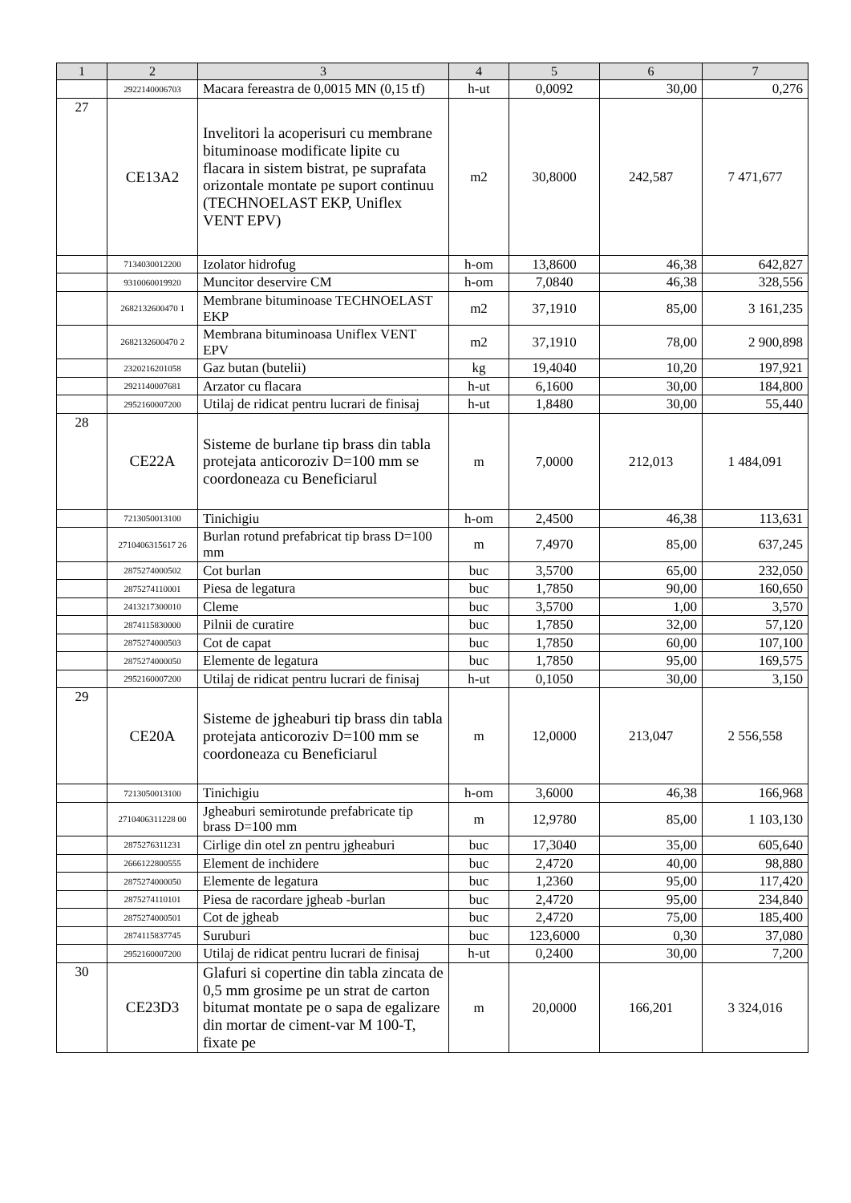| 1 | 2 | 3 | 4 | 5 | 6 | 7 |
| --- | --- | --- | --- | --- | --- | --- |
| | 2922140006703 | Macara fereastra de 0,0015 MN (0,15 tf) | h-ut | 0,0092 | 30,00 | 0,276 |
| 27 | CE13A2 | Invelitori la acoperisuri cu membrane bituminoase modificate lipite cu flacara in sistem bistrat, pe suprafata orizontale montate pe suport continuu (TECHNOELAST EKP, Uniflex VENT EPV) | m2 | 30,8000 | 242,587 | 7 471,677 |
| | 7134030012200 | Izolator hidrofug | h-om | 13,8600 | 46,38 | 642,827 |
| | 9310060019920 | Muncitor deservire CM | h-om | 7,0840 | 46,38 | 328,556 |
| | 2682132600470 1 | Membrane bituminoase TECHNOELAST EKP | m2 | 37,1910 | 85,00 | 3 161,235 |
| | 2682132600470 2 | Membrana bituminoasa Uniflex VENT EPV | m2 | 37,1910 | 78,00 | 2 900,898 |
| | 2320216201058 | Gaz butan (butelii) | kg | 19,4040 | 10,20 | 197,921 |
| | 2921140007681 | Arzator cu flacara | h-ut | 6,1600 | 30,00 | 184,800 |
| | 2952160007200 | Utilaj de ridicat pentru lucrari de finisaj | h-ut | 1,8480 | 30,00 | 55,440 |
| 28 | CE22A | Sisteme de burlane tip brass din tabla protejata anticoroziv D=100 mm se coordoneaza cu Beneficiarul | m | 7,0000 | 212,013 | 1 484,091 |
| | 7213050013100 | Tinichigiu | h-om | 2,4500 | 46,38 | 113,631 |
| | 2710406315617 26 | Burlan rotund prefabricat tip brass D=100 mm | m | 7,4970 | 85,00 | 637,245 |
| | 2875274000502 | Cot burlan | buc | 3,5700 | 65,00 | 232,050 |
| | 2875274110001 | Piesa de legatura | buc | 1,7850 | 90,00 | 160,650 |
| | 2413217300010 | Cleme | buc | 3,5700 | 1,00 | 3,570 |
| | 2874115830000 | Pilnii de curatire | buc | 1,7850 | 32,00 | 57,120 |
| | 2875274000503 | Cot de capat | buc | 1,7850 | 60,00 | 107,100 |
| | 2875274000050 | Elemente de legatura | buc | 1,7850 | 95,00 | 169,575 |
| | 2952160007200 | Utilaj de ridicat pentru lucrari de finisaj | h-ut | 0,1050 | 30,00 | 3,150 |
| 29 | CE20A | Sisteme de jgheaburi tip brass din tabla protejata anticoroziv D=100 mm se coordoneaza cu Beneficiarul | m | 12,0000 | 213,047 | 2 556,558 |
| | 7213050013100 | Tinichigiu | h-om | 3,6000 | 46,38 | 166,968 |
| | 2710406311228 00 | Jgheaburi semirotunde prefabricate tip brass D=100 mm | m | 12,9780 | 85,00 | 1 103,130 |
| | 2875276311231 | Cirlige din otel zn pentru jgheaburi | buc | 17,3040 | 35,00 | 605,640 |
| | 2666122800555 | Element de inchidere | buc | 2,4720 | 40,00 | 98,880 |
| | 2875274000050 | Elemente de legatura | buc | 1,2360 | 95,00 | 117,420 |
| | 2875274110101 | Piesa de racordare jgheab -burlan | buc | 2,4720 | 95,00 | 234,840 |
| | 2875274000501 | Cot de jgheab | buc | 2,4720 | 75,00 | 185,400 |
| | 2874115837745 | Suruburi | buc | 123,6000 | 0,30 | 37,080 |
| | 2952160007200 | Utilaj de ridicat pentru lucrari de finisaj | h-ut | 0,2400 | 30,00 | 7,200 |
| 30 | CE23D3 | Glafuri si copertine din tabla zincata de 0,5 mm grosime pe un strat de carton bitumat montate pe o sapa de egalizare din mortar de ciment-var M 100-T, fixate pe | m | 20,0000 | 166,201 | 3 324,016 |